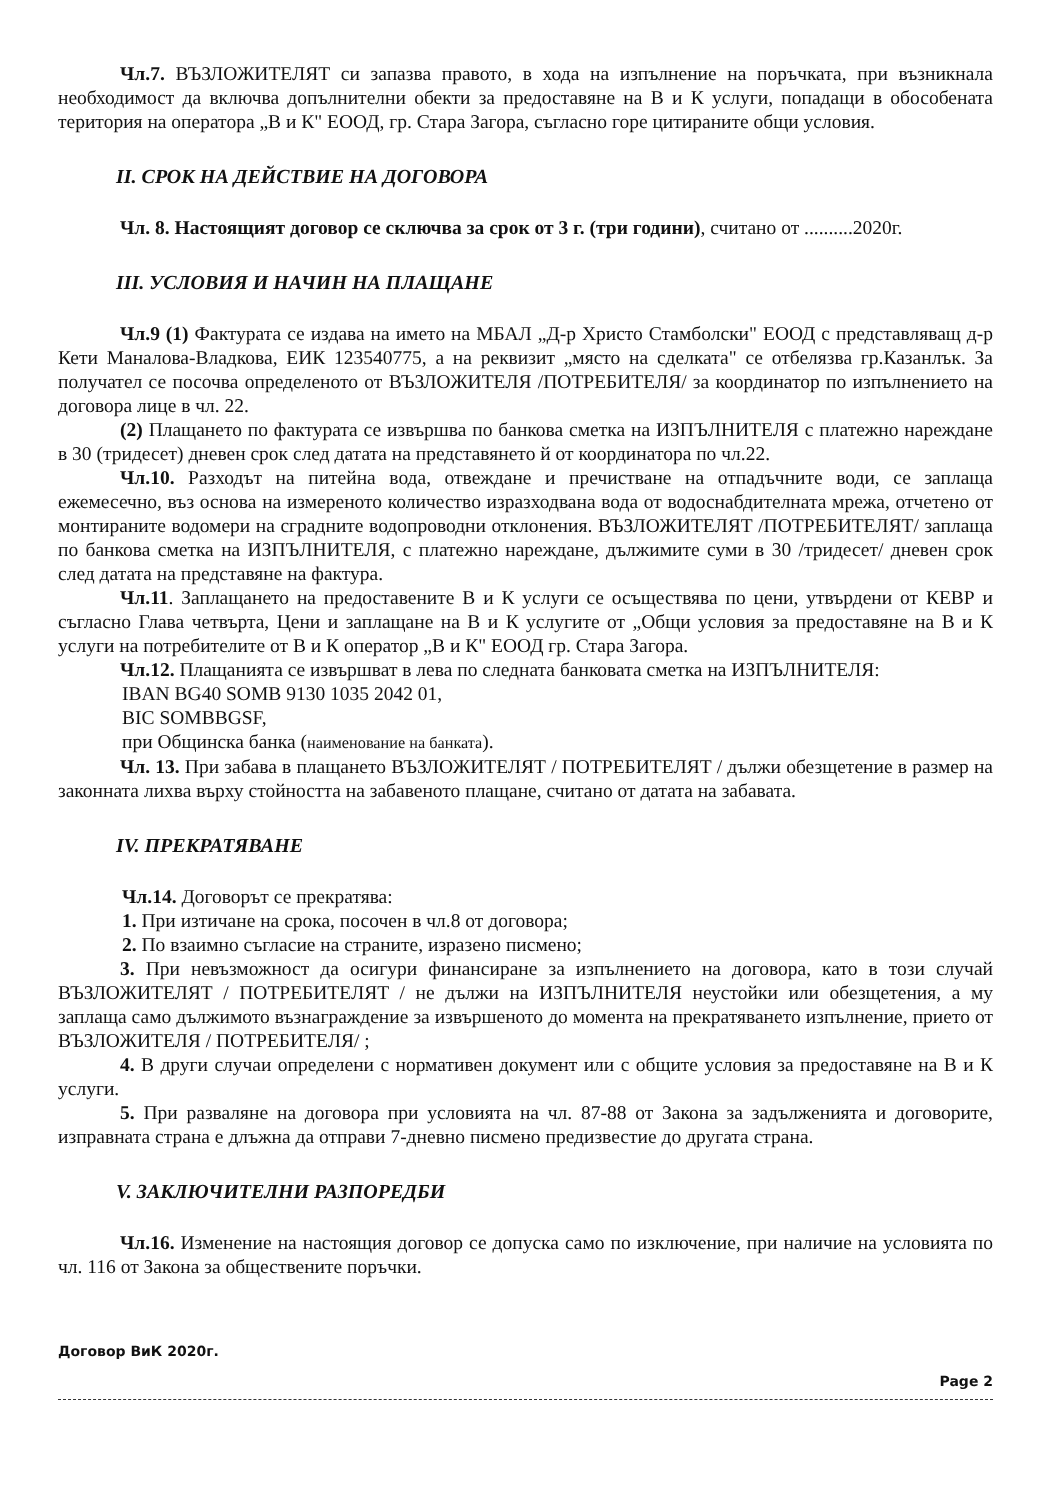Чл.7. ВЪЗЛОЖИТЕЛЯТ си запазва правото, в хода на изпълнение на поръчката, при възникнала необходимост да включва допълнителни обекти за предоставяне на В и К услуги, попадащи в обособената територия на операторa „В и К" ЕООД, гр. Стара Загора, съгласно горе цитираните общи условия.
II. СРОК НА ДЕЙСТВИЕ НА ДОГОВОРА
Чл. 8. Настоящият договор се сключва за срок от 3 г. (три години), считано от ..........2020г.
III. УСЛОВИЯ И НАЧИН НА ПЛАЩАНЕ
Чл.9 (1) Фактурата се издава на името на МБАЛ „Д-р Христо Стамболски" ЕООД с представляващ д-р Кети Маналова-Владкова, ЕИК 123540775, а на реквизит „място на сделката" се отбелязва гр.Казанлък. За получател се посочва определеното от ВЪЗЛОЖИТЕЛЯ /ПОТРЕБИТЕЛЯ/ за координатор по изпълнението на договора лице в чл. 22.
(2) Плащането по фактурата се извършва по банкова сметка на ИЗПЪЛНИТЕЛЯ с платежно нареждане в 30 (тридесет) дневен срок след датата на представянето й от координатора по чл.22.
Чл.10. Разходът на питейна вода, отвеждане и пречистване на отпадъчните води, се заплаща ежемесечно, въз основа на измереното количество изразходвана вода от водоснабдителната мрежа, отчетено от монтираните водомери на сградните водопроводни отклонения. ВЪЗЛОЖИТЕЛЯТ /ПОТРЕБИТЕЛЯТ/ заплаща по банкова сметка на ИЗПЪЛНИТЕЛЯ, с платежно нареждане, дължимите суми в 30 /тридесет/ дневен срок след датата на представяне на фактура.
Чл.11. Заплащането на предоставените В и К услуги се осъществява по цени, утвърдени от КЕВР и съгласно Глава четвърта, Цени и заплащане на В и К услугите от „Общи условия за предоставяне на В и К услуги на потребителите от В и К оператор „В и К" ЕООД гр. Стара Загора.
Чл.12. Плащанията се извършват в лева по следната банковата сметка на ИЗПЪЛНИТЕЛЯ:
IBAN BG40 SOMB 9130 1035 2042 01,
BIC SOMBBGSF,
при Общинска банка (наименование на банката).
Чл. 13. При забава в плащането ВЪЗЛОЖИТЕЛЯТ / ПОТРЕБИТЕЛЯТ / дължи обезщетение в размер на законната лихва върху стойността на забавеното плащане, считано от датата на забавата.
IV. ПРЕКРАТЯВАНЕ
Чл.14. Договорът се прекратява:
1. При изтичане на срока, посочен в чл.8 от договора;
2. По взаимно съгласие на страните, изразено писмено;
3. При невъзможност да осигури финансиране за изпълнението на договора, като в този случай ВЪЗЛОЖИТЕЛЯТ / ПОТРЕБИТЕЛЯТ / не дължи на ИЗПЪЛНИТЕЛЯ неустойки или обезщетения, а му заплаща само дължимото възнаграждение за извършеното до момента на прекратяването изпълнение, прието от ВЪЗЛОЖИТЕЛЯ / ПОТРЕБИТЕЛЯ/ ;
4. В други случаи определени с нормативен документ или с общите условия за предоставяне на В и К услуги.
5. При разваляне на договора при условията на чл. 87-88 от Закона за задълженията и договорите, изправната страна е длъжна да отправи 7-дневно писмено предизвестие до другата страна.
V. ЗАКЛЮЧИТЕЛНИ РАЗПОРЕДБИ
Чл.16. Изменение на настоящия договор се допуска само по изключение, при наличие на условията по чл. 116 от Закона за обществените поръчки.
Договор ВиК 2020г.
Page 2